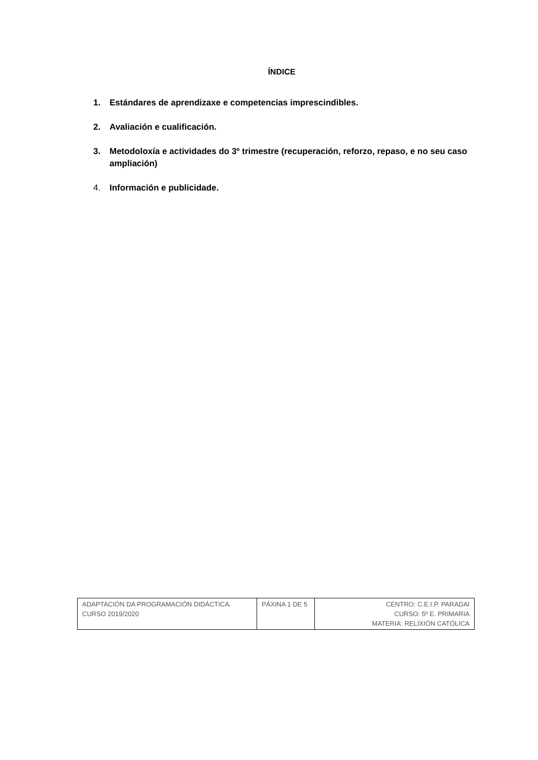ÍNDICE
1. Estándares de aprendizaxe e competencias imprescindibles.
2. Avaliación e cualificación.
3. Metodoloxía e actividades do 3º trimestre (recuperación, reforzo, repaso, e no seu caso ampliación)
4. Información e publicidade.
| ADAPTACIÓN DA PROGRAMACIÓN DIDÁCTICA. CURSO 2019/2020 | PÁXINA 1 DE 5 | CENTRO: C.E.I.P. PARADAI CURSO: 5º E. PRIMARIA MATERIA: RELIXIÓN CATÓLICA |